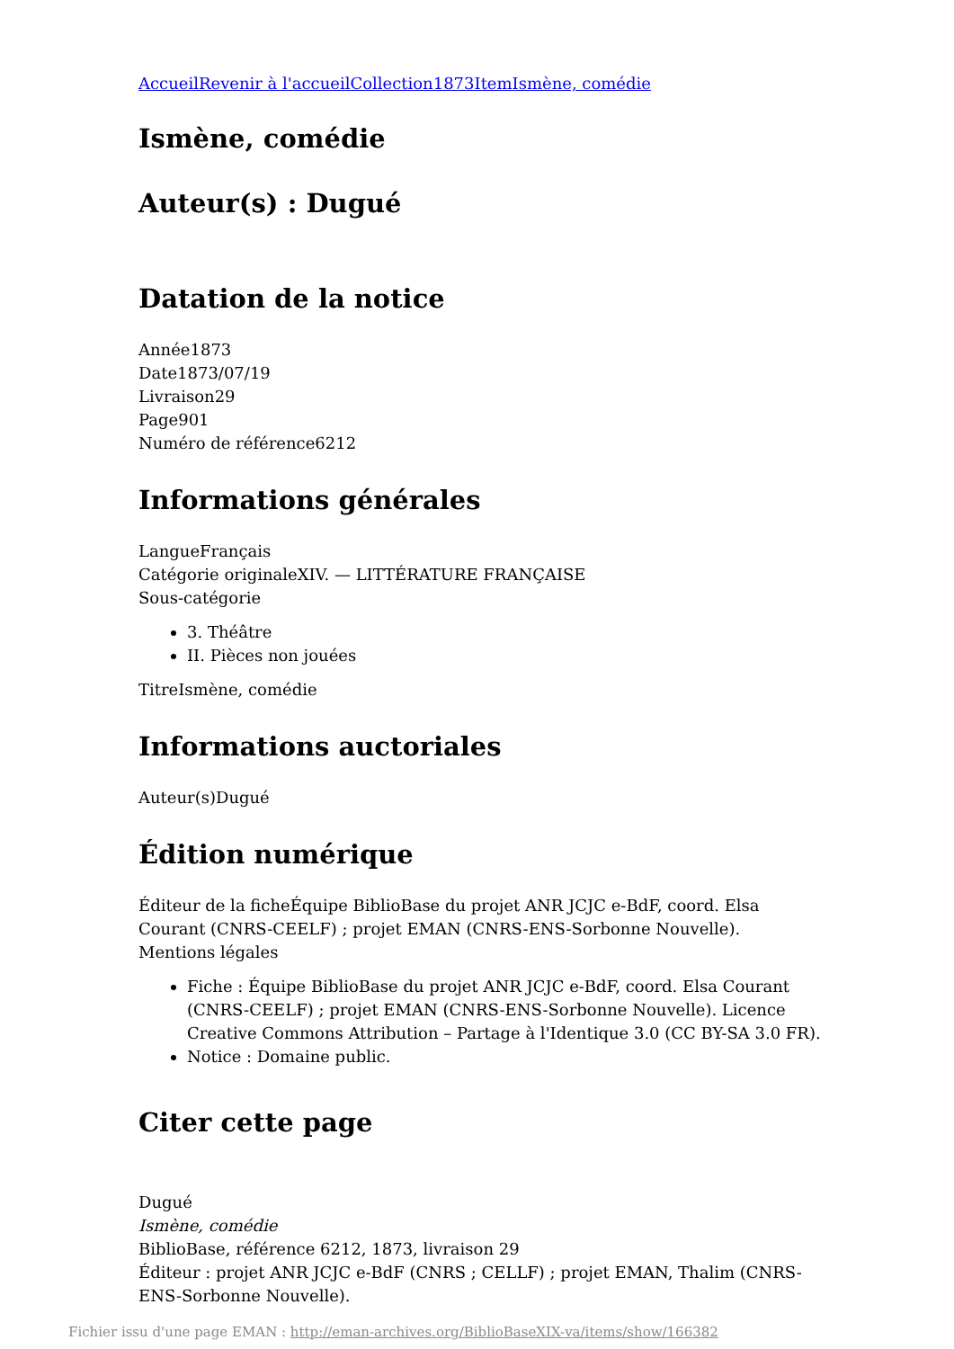AccueilRevenir à l'accueilCollection1873ItemIsmène, comédie
Ismène, comédie
Auteur(s) : Dugué
Datation de la notice
Année1873
Date1873/07/19
Livraison29
Page901
Numéro de référence6212
Informations générales
LangueFrançais
Catégorie originaleXIV. — LITTÉRATURE FRANÇAISE
Sous-catégorie
3. Théâtre
II. Pièces non jouées
TitreIsmène, comédie
Informations auctoriales
Auteur(s)Dugué
Édition numérique
Éditeur de la ficheÉquipe BiblioBase du projet ANR JCJC e-BdF, coord. Elsa Courant (CNRS-CEELF) ; projet EMAN (CNRS-ENS-Sorbonne Nouvelle).
Mentions légales
Fiche : Équipe BiblioBase du projet ANR JCJC e-BdF, coord. Elsa Courant (CNRS-CEELF) ; projet EMAN (CNRS-ENS-Sorbonne Nouvelle). Licence Creative Commons Attribution – Partage à l'Identique 3.0 (CC BY-SA 3.0 FR).
Notice : Domaine public.
Citer cette page
Dugué
Ismène, comédie
BiblioBase, référence 6212, 1873, livraison 29
Éditeur : projet ANR JCJC e-BdF (CNRS ; CELLF) ; projet EMAN, Thalim (CNRS-ENS-Sorbonne Nouvelle).
Fichier issu d'une page EMAN : http://eman-archives.org/BiblioBaseXIX-va/items/show/166382